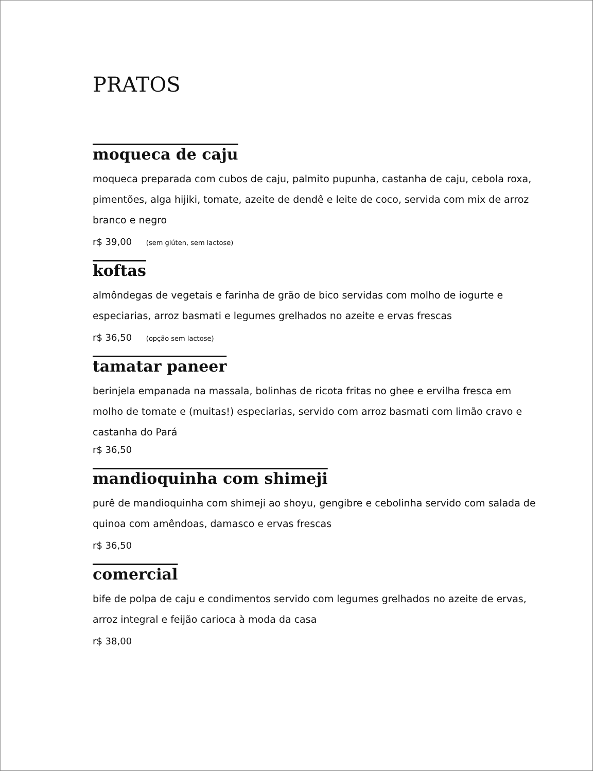PRATOS
moqueca de caju
moqueca preparada com cubos de caju, palmito pupunha, castanha de caju, cebola roxa, pimentões, alga hijiki, tomate, azeite de dendê e leite de coco, servida com mix de arroz branco e negro
r$ 39,00 (sem glúten, sem lactose)
koftas
almôndegas de vegetais e farinha de grão de bico servidas com molho de iogurte e especiarias, arroz basmati e legumes grelhados no azeite e ervas frescas
r$ 36,50 (opção sem lactose)
tamatar paneer
berinjela empanada na massala, bolinhas de ricota fritas no ghee e ervilha fresca em molho de tomate e (muitas!) especiarias, servido com arroz basmati com limão cravo e castanha do Pará
r$ 36,50
mandioquinha com shimeji
purê de mandioquinha com shimeji ao shoyu, gengibre e cebolinha servido com salada de quinoa com amêndoas, damasco e ervas frescas
r$ 36,50
comercial
bife de polpa de caju e condimentos servido com legumes grelhados no azeite de ervas, arroz integral e feijão carioca à moda da casa
r$ 38,00